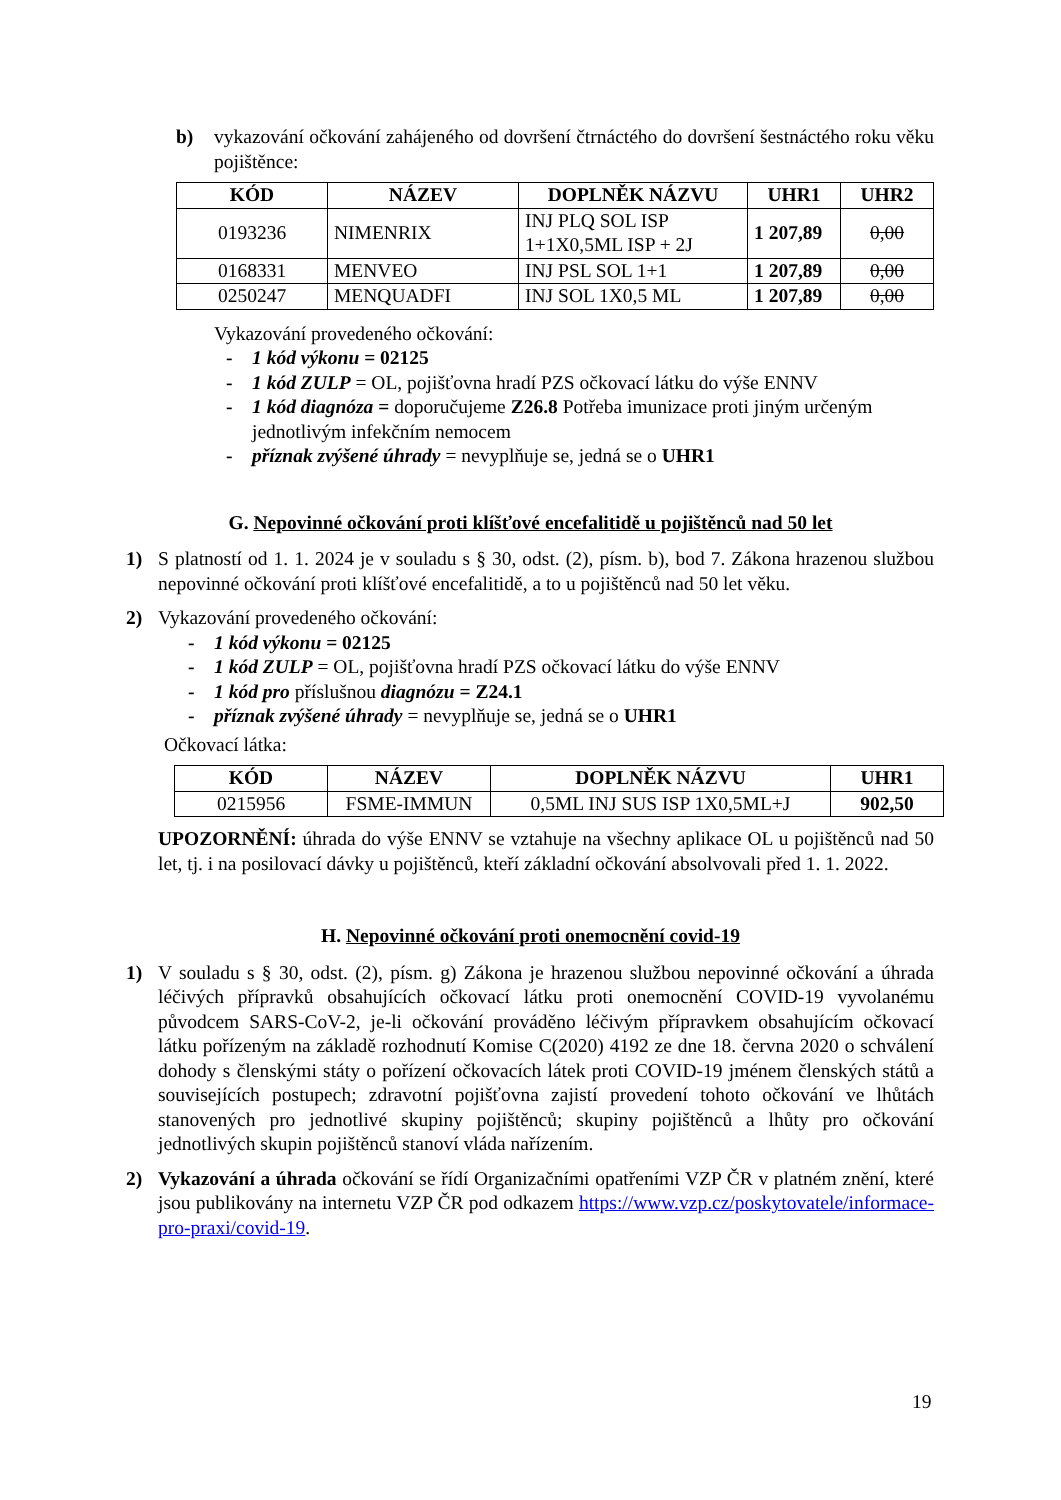b) vykazování očkování zahájeného od dovršení čtrnáctého do dovršení šestnáctého roku věku pojištěnce:
| KÓD | NÁZEV | DOPLNĚK NÁZVU | UHR1 | UHR2 |
| --- | --- | --- | --- | --- |
| 0193236 | NIMENRIX | INJ PLQ SOL ISP 1+1X0,5ML ISP + 2J | 1 207,89 | 0,00 |
| 0168331 | MENVEO | INJ PSL SOL 1+1 | 1 207,89 | 0,00 |
| 0250247 | MENQUADFI | INJ SOL 1X0,5 ML | 1 207,89 | 0,00 |
Vykazování provedeného očkování:
- 1 kód výkonu = 02125
- 1 kód ZULP = OL, pojišťovna hradí PZS očkovací látku do výše ENNV
- 1 kód diagnóza = doporučujeme Z26.8 Potřeba imunizace proti jiným určeným jednotlivým infekčním nemocem
- příznak zvýšené úhrady = nevyplňuje se, jedná se o UHR1
G. Nepovinné očkování proti klíšťové encefalitidě u pojištěnců nad 50 let
1) S platností od 1. 1. 2024 je v souladu s § 30, odst. (2), písm. b), bod 7. Zákona hrazenou službou nepovinné očkování proti klíšťové encefalitidě, a to u pojištěnců nad 50 let věku.
2) Vykazování provedeného očkování:
- 1 kód výkonu = 02125
- 1 kód ZULP = OL, pojišťovna hradí PZS očkovací látku do výše ENNV
- 1 kód pro příslušnou diagnózu = Z24.1
- příznak zvýšené úhrady = nevyplňuje se, jedná se o UHR1
Očkovací látka:
| KÓD | NÁZEV | DOPLNĚK NÁZVU | UHR1 |
| --- | --- | --- | --- |
| 0215956 | FSME-IMMUN | 0,5ML INJ SUS ISP 1X0,5ML+J | 902,50 |
UPOZORNĚNÍ: úhrada do výše ENNV se vztahuje na všechny aplikace OL u pojištěnců nad 50 let, tj. i na posilovací dávky u pojištěnců, kteří základní očkování absolvovali před 1. 1. 2022.
H. Nepovinné očkování proti onemocnění covid-19
1) V souladu s § 30, odst. (2), písm. g) Zákona je hrazenou službou nepovinné očkování a úhrada léčivých přípravků obsahujících očkovací látku proti onemocnění COVID-19 vyvolanému původcem SARS-CoV-2, je-li očkování prováděno léčivým přípravkem obsahujícím očkovací látku pořízeným na základě rozhodnutí Komise C(2020) 4192 ze dne 18. června 2020 o schválení dohody s členskými státy o pořízení očkovacích látek proti COVID-19 jménem členských států a souvisejících postupech; zdravotní pojišťovna zajistí provedení tohoto očkování ve lhůtách stanovených pro jednotlivé skupiny pojištěnců; skupiny pojištěnců a lhůty pro očkování jednotlivých skupin pojištěnců stanoví vláda nařízením.
2) Vykazování a úhrada očkování se řídí Organizačními opatřeními VZP ČR v platném znění, které jsou publikovány na internetu VZP ČR pod odkazem https://www.vzp.cz/poskytovatele/informace-pro-praxi/covid-19.
19